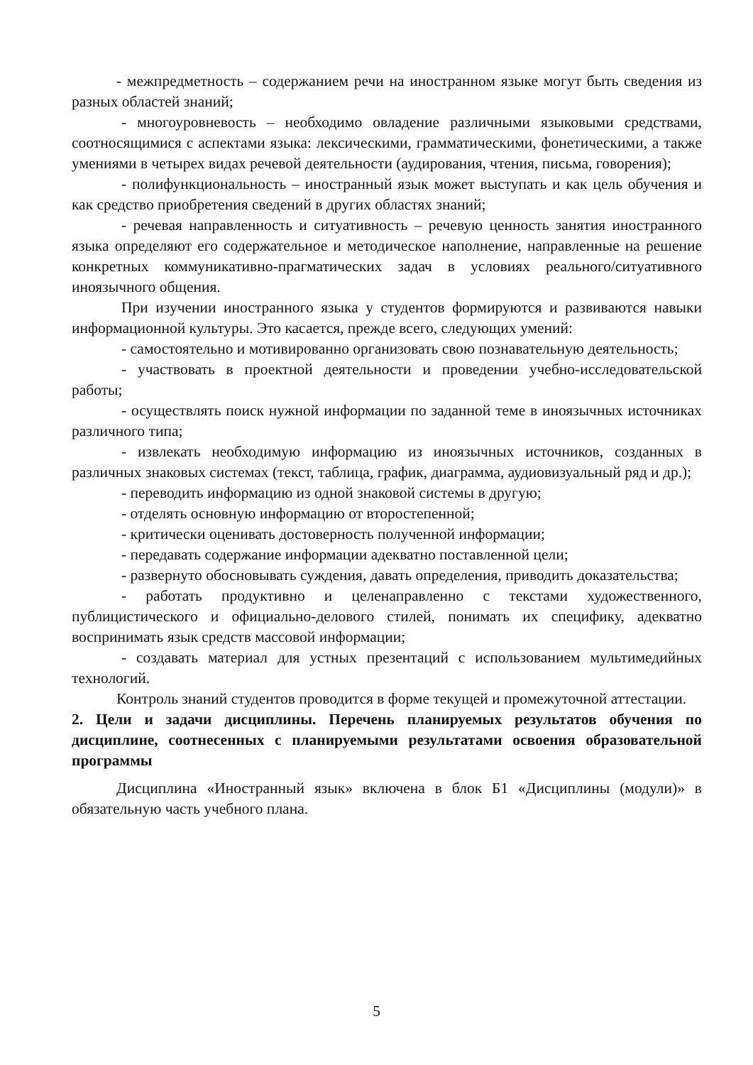- межпредметность – содержанием речи на иностранном языке могут быть сведения из разных областей знаний;
- многоуровневость – необходимо овладение различными языковыми средствами, соотносящимися с аспектами языка: лексическими, грамматическими, фонетическими, а также умениями в четырех видах речевой деятельности (аудирования, чтения, письма, говорения);
- полифункциональность – иностранный язык может выступать и как цель обучения и как средство приобретения сведений в других областях знаний;
- речевая направленность и ситуативность – речевую ценность занятия иностранного языка определяют его содержательное и методическое наполнение, направленные на решение конкретных коммуникативно-прагматических задач в условиях реального/ситуативного иноязычного общения.
При изучении иностранного языка у студентов формируются и развиваются навыки информационной культуры. Это касается, прежде всего, следующих умений:
- самостоятельно и мотивированно организовать свою познавательную деятельность;
- участвовать в проектной деятельности и проведении учебно-исследовательской работы;
- осуществлять поиск нужной информации по заданной теме в иноязычных источниках различного типа;
- извлекать необходимую информацию из иноязычных источников, созданных в различных знаковых системах (текст, таблица, график, диаграмма, аудиовизуальный ряд и др.);
- переводить информацию из одной знаковой системы в другую;
- отделять основную информацию от второстепенной;
- критически оценивать достоверность полученной информации;
- передавать содержание информации адекватно поставленной цели;
- развернуто обосновывать суждения, давать определения, приводить доказательства;
- работать продуктивно и целенаправленно с текстами художественного, публицистического и официально-делового стилей, понимать их специфику, адекватно воспринимать язык средств массовой информации;
- создавать материал для устных презентаций с использованием мультимедийных технологий.
Контроль знаний студентов проводится в форме текущей и промежуточной аттестации.
2. Цели и задачи дисциплины. Перечень планируемых результатов обучения по дисциплине, соотнесенных с планируемыми результатами освоения образовательной программы
Дисциплина «Иностранный язык» включена в блок Б1 «Дисциплины (модули)» в обязательную часть учебного плана.
5